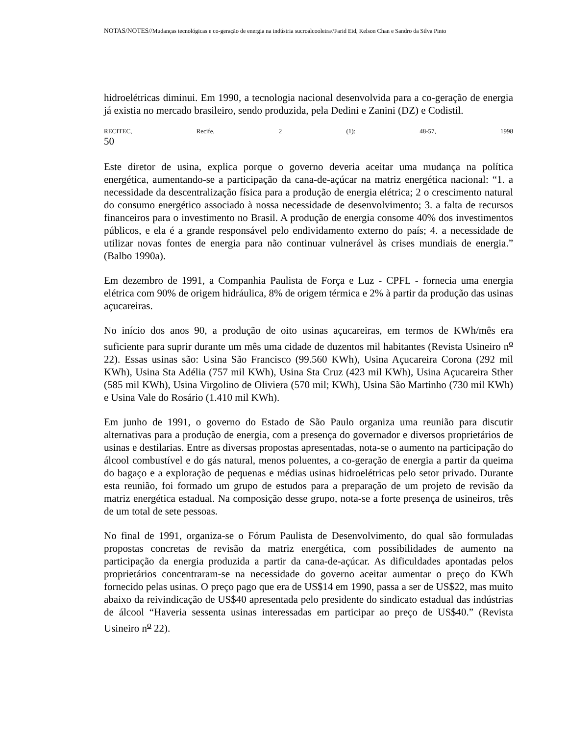NOTAS/NOTES//Mudanças tecnológicas e co-geração de energia na indústria sucroalcooleira//Farid Eid, Kelson Chan e Sandro da Silva Pinto
hidroelétricas diminui. Em 1990, a tecnologia nacional desenvolvida para a co-geração de energia já existia no mercado brasileiro, sendo produzida, pela Dedini e Zanini (DZ) e Codistil.
RECITEC, Recife, 2 (1): 48-57, 1998
50
Este diretor de usina, explica porque o governo deveria aceitar uma mudança na política energética, aumentando-se a participação da cana-de-açúcar na matriz energética nacional: “1. a necessidade da descentralização física para a produção de energia elétrica; 2 o crescimento natural do consumo energético associado à nossa necessidade de desenvolvimento; 3. a falta de recursos financeiros para o investimento no Brasil. A produção de energia consome 40% dos investimentos públicos, e ela é a grande responsável pelo endividamento externo do país; 4. a necessidade de utilizar novas fontes de energia para não continuar vulnerável às crises mundiais de energia.” (Balbo 1990a).
Em dezembro de 1991, a Companhia Paulista de Força e Luz - CPFL - fornecia uma energia elétrica com 90% de origem hidráulica, 8% de origem térmica e 2% à partir da produção das usinas açucareiras.
No início dos anos 90, a produção de oito usinas açucareiras, em termos de KWh/mês era suficiente para suprir durante um mês uma cidade de duzentos mil habitantes (Revista Usineiro n<sup>o</sup> 22). Essas usinas são: Usina São Francisco (99.560 KWh), Usina Açucareira Corona (292 mil KWh), Usina Sta Adélia (757 mil KWh), Usina Sta Cruz (423 mil KWh), Usina Açucareira Sther (585 mil KWh), Usina Virgolino de Oliviera (570 mil; KWh), Usina São Martinho (730 mil KWh) e Usina Vale do Rosário (1.410 mil KWh).
Em junho de 1991, o governo do Estado de São Paulo organiza uma reunião para discutir alternativas para a produção de energia, com a presença do governador e diversos proprietários de usinas e destilarias. Entre as diversas propostas apresentadas, nota-se o aumento na participação do álcool combustível e do gás natural, menos poluentes, a co-geração de energia a partir da queima do bagaço e a exploração de pequenas e médias usinas hidroelétricas pelo setor privado. Durante esta reunião, foi formado um grupo de estudos para a preparação de um projeto de revisão da matriz energética estadual. Na composição desse grupo, nota-se a forte presença de usineiros, três de um total de sete pessoas.
No final de 1991, organiza-se o Fórum Paulista de Desenvolvimento, do qual são formuladas propostas concretas de revisão da matriz energética, com possibilidades de aumento na participação da energia produzida a partir da cana-de-açúcar. As dificuldades apontadas pelos proprietários concentraram-se na necessidade do governo aceitar aumentar o preço do KWh fornecido pelas usinas. O preço pago que era de US$14 em 1990, passa a ser de US$22, mas muito abaixo da reivindicação de US$40 apresentada pelo presidente do sindicato estadual das indústrias de álcool “Haveria sessenta usinas interessadas em participar ao preço de US$40.” (Revista Usineiro n<sup>o</sup> 22).